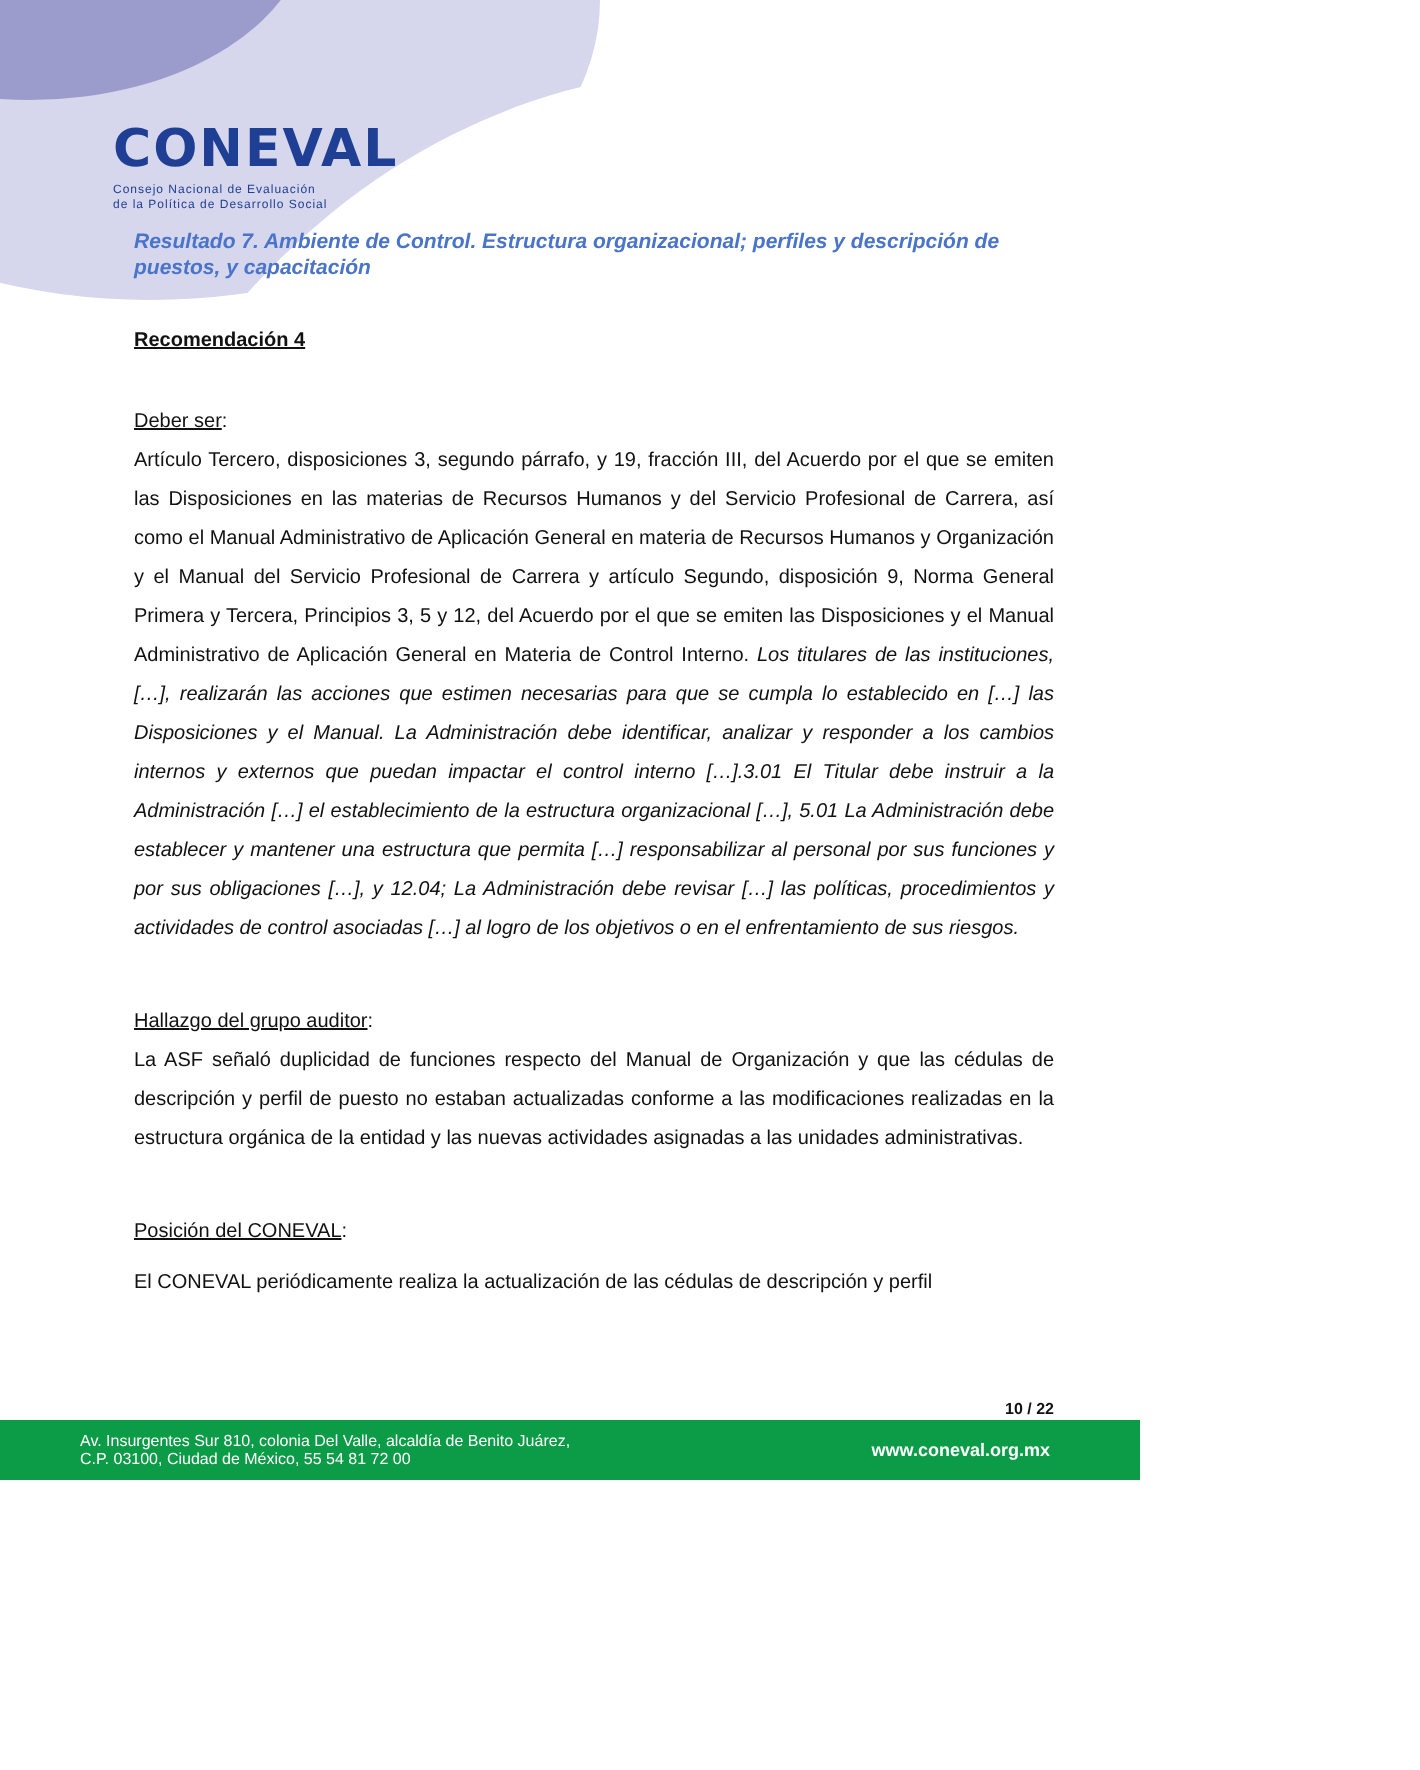CONEVAL
Consejo Nacional de Evaluación
de la Política de Desarrollo Social
Resultado 7. Ambiente de Control. Estructura organizacional; perfiles y descripción de puestos, y capacitación
Recomendación 4
Deber ser:
Artículo Tercero, disposiciones 3, segundo párrafo, y 19, fracción III, del Acuerdo por el que se emiten las Disposiciones en las materias de Recursos Humanos y del Servicio Profesional de Carrera, así como el Manual Administrativo de Aplicación General en materia de Recursos Humanos y Organización y el Manual del Servicio Profesional de Carrera y artículo Segundo, disposición 9, Norma General Primera y Tercera, Principios 3, 5 y 12, del Acuerdo por el que se emiten las Disposiciones y el Manual Administrativo de Aplicación General en Materia de Control Interno. Los titulares de las instituciones, […], realizarán las acciones que estimen necesarias para que se cumpla lo establecido en […] las Disposiciones y el Manual. La Administración debe identificar, analizar y responder a los cambios internos y externos que puedan impactar el control interno […].3.01 El Titular debe instruir a la Administración […] el establecimiento de la estructura organizacional […], 5.01 La Administración debe establecer y mantener una estructura que permita […] responsabilizar al personal por sus funciones y por sus obligaciones […], y 12.04; La Administración debe revisar […] las políticas, procedimientos y actividades de control asociadas […] al logro de los objetivos o en el enfrentamiento de sus riesgos.
Hallazgo del grupo auditor:
La ASF señaló duplicidad de funciones respecto del Manual de Organización y que las cédulas de descripción y perfil de puesto no estaban actualizadas conforme a las modificaciones realizadas en la estructura orgánica de la entidad y las nuevas actividades asignadas a las unidades administrativas.
Posición del CONEVAL:
El CONEVAL periódicamente realiza la actualización de las cédulas de descripción y perfil
10 / 22
Av. Insurgentes Sur 810, colonia Del Valle, alcaldía de Benito Juárez,
C.P. 03100, Ciudad de México, 55 54 81 72 00
www.coneval.org.mx